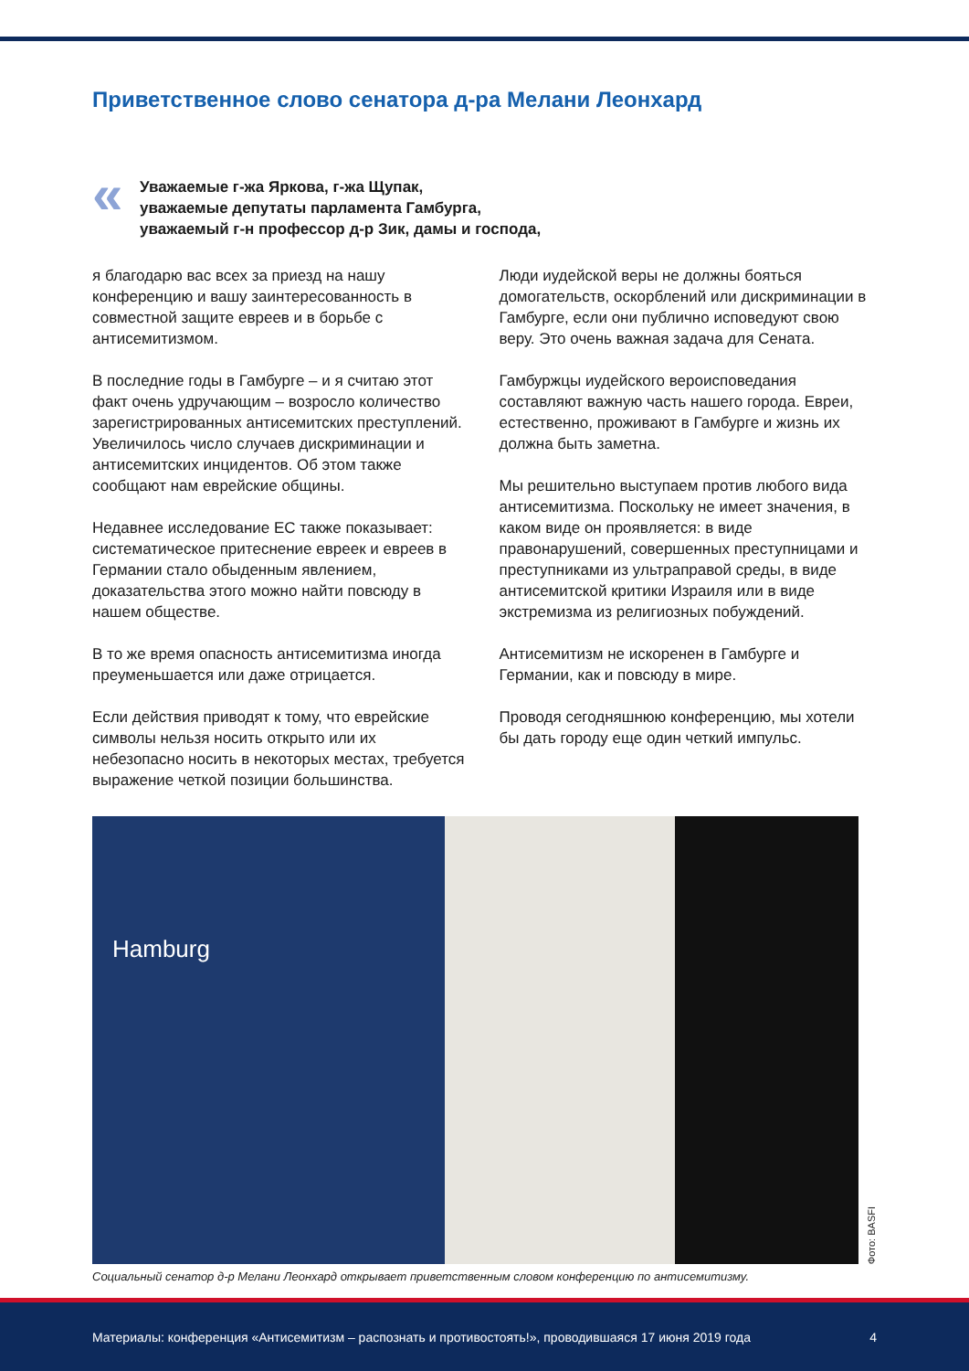Приветственное слово сенатора д-ра Мелани Леонхард
«
Уважаемые г-жа Яркова, г-жа Щупак,
уважаемые депутаты парламента Гамбурга,
уважаемый г-н профессор д-р Зик, дамы и господа,
я благодарю вас всех за приезд на нашу конференцию и вашу заинтересованность в совместной защите евреев и в борьбе с антисемитизмом.
В последние годы в Гамбурге – и я считаю этот факт очень удручающим – возросло количество зарегистрированных антисемитских преступлений. Увеличилось число случаев дискриминации и антисемитских инцидентов. Об этом также сообщают нам еврейские общины.
Недавнее исследование ЕС также показывает: систематическое притеснение евреек и евреев в Германии стало обыденным явлением, доказательства этого можно найти повсюду в нашем обществе.
В то же время опасность антисемитизма иногда преуменьшается или даже отрицается.
Если действия приводят к тому, что еврейские символы нельзя носить открыто или их небезопасно носить в некоторых местах, требуется выражение четкой позиции большинства.
Люди иудейской веры не должны бояться домогательств, оскорблений или дискриминации в Гамбурге, если они публично исповедуют свою веру. Это очень важная задача для Сената.
Гамбуржцы иудейского вероисповедания составляют важную часть нашего города. Евреи, естественно, проживают в Гамбурге и жизнь их должна быть заметна.
Мы решительно выступаем против любого вида антисемитизма. Поскольку не имеет значения, в каком виде он проявляется: в виде правонарушений, совершенных преступницами и преступниками из ультраправой среды, в виде антисемитской критики Израиля или в виде экстремизма из религиозных побуждений.
Антисемитизм не искоренен в Гамбурге и Германии, как и повсюду в мире.
Проводя сегодняшнюю конференцию, мы хотели бы дать городу еще один четкий импульс.
Hamburg
Фото: BASFI
Социальный сенатор д-р Мелани Леонхард открывает приветственным словом конференцию по антисемитизму.
Материалы: конференция «Антисемитизм – распознать и противостоять!», проводившаяся 17 июня 2019 года 4